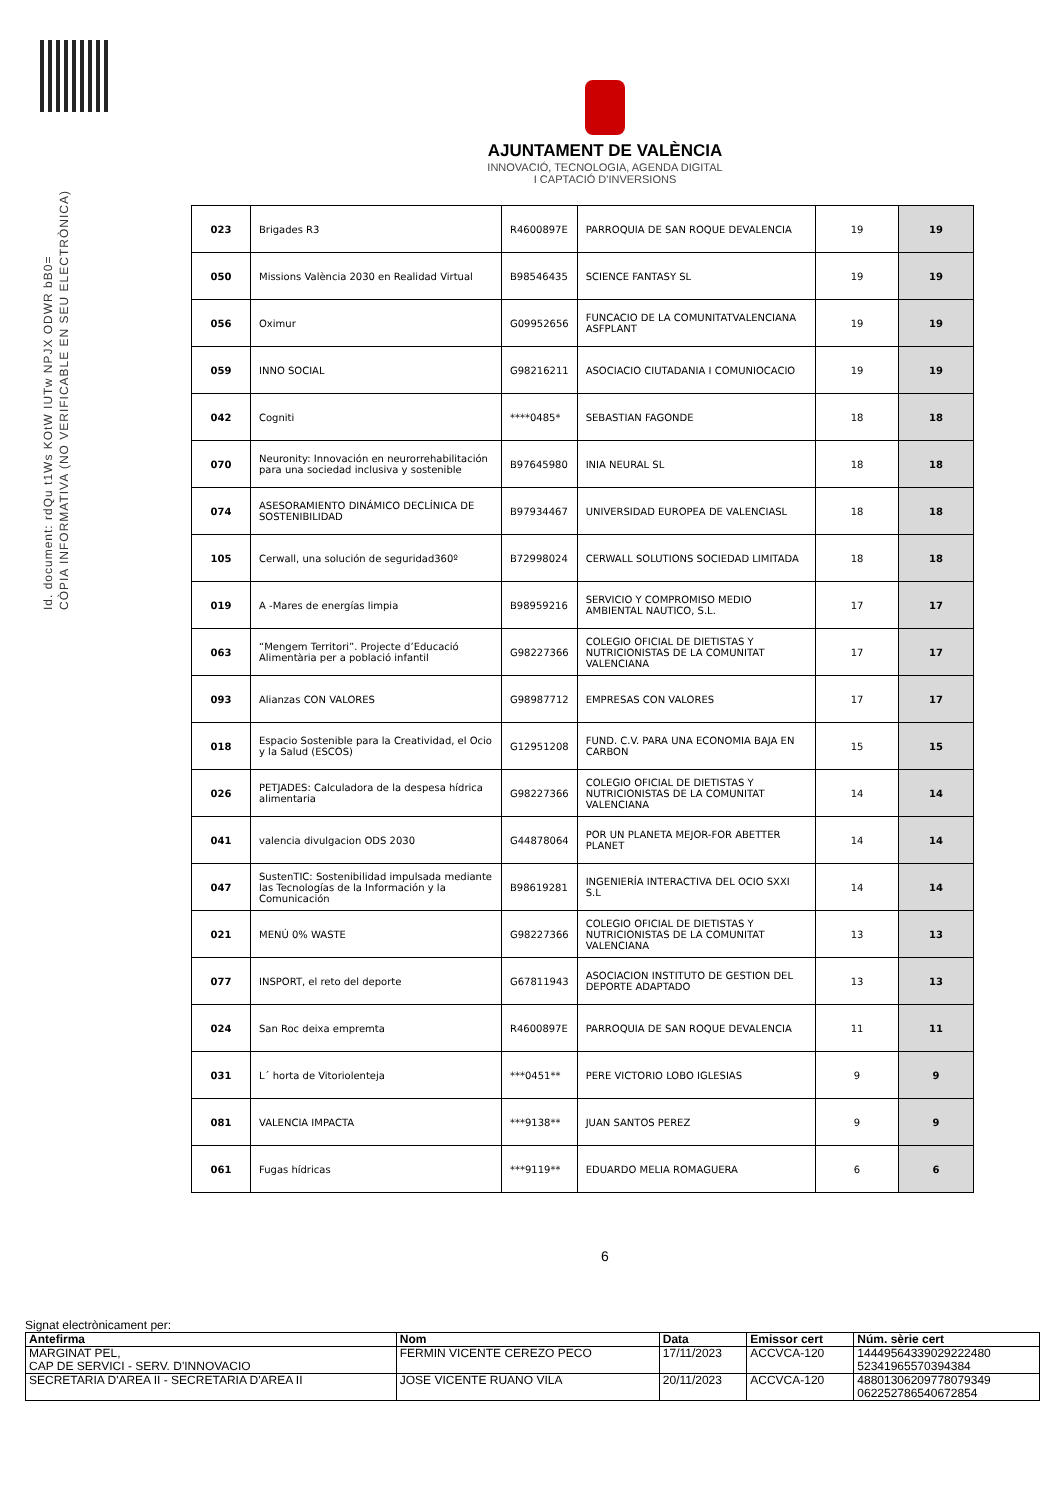Id. document: rdQu t1Ws KOtW IUTw NPJX ODWR bB0=
CÒPIA INFORMATIVA (NO VERIFICABLE EN SEU ELECTRÒNICA)
AJUNTAMENT DE VALÈNCIA
INNOVACIÓ, TECNOLOGIA, AGENDA DIGITAL
I CAPTACIÓ D'INVERSIONS
| 023 | Brigades R3 | R4600897E | PARROQUIA DE SAN ROQUE DEVALENCIA | 19 | 19 |
| 050 | Missions València 2030 en Realidad Virtual | B98546435 | SCIENCE FANTASY SL | 19 | 19 |
| 056 | Oximur | G09952656 | FUNCACIO DE LA COMUNITATVALENCIANA ASFPLANT | 19 | 19 |
| 059 | INNO SOCIAL | G98216211 | ASOCIACIO CIUTADANIA I COMUNIOCACIO | 19 | 19 |
| 042 | Cogniti | ****0485* | SEBASTIAN FAGONDE | 18 | 18 |
| 070 | Neuronity: Innovación en neurorrehabilitación para una sociedad inclusiva y sostenible | B97645980 | INIA NEURAL SL | 18 | 18 |
| 074 | ASESORAMIENTO DINÁMICO DECLÍNICA DE SOSTENIBILIDAD | B97934467 | UNIVERSIDAD EUROPEA DE VALENCIASL | 18 | 18 |
| 105 | Cerwall, una solución de seguridad360º | B72998024 | CERWALL SOLUTIONS SOCIEDAD LIMITADA | 18 | 18 |
| 019 | A -Mares de energías limpia | B98959216 | SERVICIO Y COMPROMISO MEDIO AMBIENTAL NAUTICO, S.L. | 17 | 17 |
| 063 | “Mengem Territori”. Projecte d’Educació Alimentària per a població infantil | G98227366 | COLEGIO OFICIAL DE DIETISTAS Y NUTRICIONISTAS DE LA COMUNITAT VALENCIANA | 17 | 17 |
| 093 | Alianzas CON VALORES | G98987712 | EMPRESAS CON VALORES | 17 | 17 |
| 018 | Espacio Sostenible para la Creatividad, el Ocio y la Salud (ESCOS) | G12951208 | FUND. C.V. PARA UNA ECONOMIA BAJA EN CARBON | 15 | 15 |
| 026 | PETJADES: Calculadora de la despesa hídrica alimentaria | G98227366 | COLEGIO OFICIAL DE DIETISTAS Y NUTRICIONISTAS DE LA COMUNITAT VALENCIANA | 14 | 14 |
| 041 | valencia divulgacion ODS 2030 | G44878064 | POR UN PLANETA MEJOR-FOR ABETTER PLANET | 14 | 14 |
| 047 | SustenTIC: Sostenibilidad impulsada mediante las Tecnologías de la Información y la Comunicación | B98619281 | INGENIERÍA INTERACTIVA DEL OCIO SXXI S.L | 14 | 14 |
| 021 | MENÚ 0% WASTE | G98227366 | COLEGIO OFICIAL DE DIETISTAS Y NUTRICIONISTAS DE LA COMUNITAT VALENCIANA | 13 | 13 |
| 077 | INSPORT, el reto del deporte | G67811943 | ASOCIACION INSTITUTO DE GESTION DEL DEPORTE ADAPTADO | 13 | 13 |
| 024 | San Roc deixa empremta | R4600897E | PARROQUIA DE SAN ROQUE DEVALENCIA | 11 | 11 |
| 031 | L´ horta de Vitoriolenteja | ***0451** | PERE VICTORIO LOBO IGLESIAS | 9 | 9 |
| 081 | VALENCIA IMPACTA | ***9138** | JUAN SANTOS PEREZ | 9 | 9 |
| 061 | Fugas hídricas | ***9119** | EDUARDO MELIA ROMAGUERA | 6 | 6 |
6
Signat electrònicament per:
| Antefirma | Nom | Data | Emissor cert | Núm. sèrie cert |
| --- | --- | --- | --- | --- |
| MARGINAT PEL, CAP DE SERVICI - SERV. D'INNOVACIO | FERMIN VICENTE CEREZO PECO | 17/11/2023 | ACCVCA-120 | 14449564339029222480 52341965570394384 |
| SECRETARIA D'AREA II - SECRETARIA D'AREA II | JOSE VICENTE RUANO VILA | 20/11/2023 | ACCVCA-120 | 48801306209778079349 062252786540672854 |